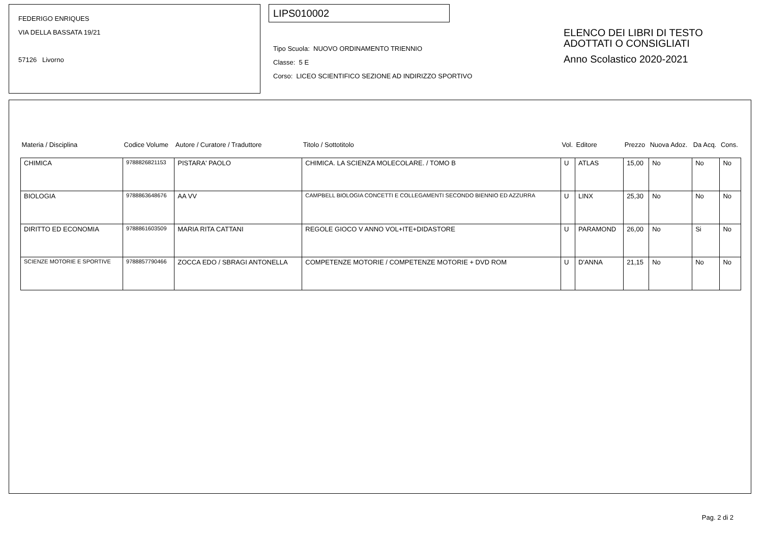FEDERIGO ENRIQUES
VIA DELLA BASSATA 19/21
57126 Livorno
LIPS010002
Tipo Scuola: NUOVO ORDINAMENTO TRIENNIO
Classe: 5 E
Corso: LICEO SCIENTIFICO SEZIONE AD INDIRIZZO SPORTIVO
ELENCO DEI LIBRI DI TESTO
ADOTTATI O CONSIGLIATI
Anno Scolastico 2020-2021
| Materia / Disciplina | Codice Volume | Autore / Curatore / Traduttore | Titolo / Sottotitolo | Vol. | Editore | Prezzo | Nuova Adoz. | Da Acq. | Cons. |
| --- | --- | --- | --- | --- | --- | --- | --- | --- | --- |
| CHIMICA | 9788826821153 | PISTARA' PAOLO | CHIMICA. LA SCIENZA MOLECOLARE. / TOMO B | U | ATLAS | 15,00 | No | No | No |
| BIOLOGIA | 9788863648676 | AA VV | CAMPBELL BIOLOGIA CONCETTI E COLLEGAMENTI SECONDO BIENNIO ED AZZURRA | U | LINX | 25,30 | No | No | No |
| DIRITTO ED ECONOMIA | 9788861603509 | MARIA RITA CATTANI | REGOLE GIOCO V ANNO VOL+ITE+DIDASTORE | U | PARAMOND | 26,00 | No | Si | No |
| SCIENZE MOTORIE E SPORTIVE | 9788857790466 | ZOCCA EDO / SBRAGI ANTONELLA | COMPETENZE MOTORIE / COMPETENZE MOTORIE + DVD ROM | U | D'ANNA | 21,15 | No | No | No |
Pag. 2 di 2